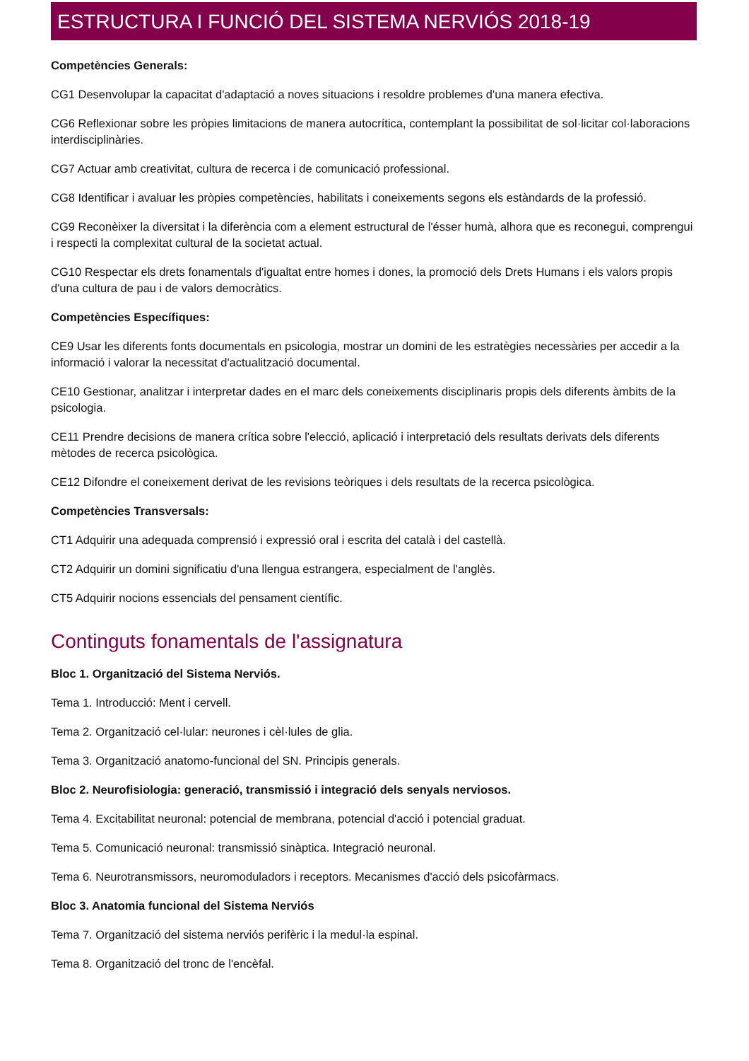ESTRUCTURA I FUNCIÓ DEL SISTEMA NERVIÓS 2018-19
Competències Generals:
CG1 Desenvolupar la capacitat d'adaptació a noves situacions i resoldre problemes d'una manera efectiva.
CG6 Reflexionar sobre les pròpies limitacions de manera autocrítica, contemplant la possibilitat de sol·licitar col·laboracions interdisciplinàries.
CG7 Actuar amb creativitat, cultura de recerca i de comunicació professional.
CG8 Identificar i avaluar les pròpies competències, habilitats i coneixements segons els estàndards de la professió.
CG9 Reconèixer la diversitat i la diferència com a element estructural de l'ésser humà, alhora que es reconegui, comprengui i respecti la complexitat cultural de la societat actual.
CG10 Respectar els drets fonamentals d'igualtat entre homes i dones, la promoció dels Drets Humans i els valors propis d'una cultura de pau i de valors democràtics.
Competències Específiques:
CE9 Usar les diferents fonts documentals en psicologia, mostrar un domini de les estratègies necessàries per accedir a la informació i valorar la necessitat d'actualització documental.
CE10 Gestionar, analitzar i interpretar dades en el marc dels coneixements disciplinaris propis dels diferents àmbits de la psicologia.
CE11 Prendre decisions de manera crítica sobre l'elecció, aplicació i interpretació dels resultats derivats dels diferents mètodes de recerca psicològica.
CE12 Difondre el coneixement derivat de les revisions teòriques i dels resultats de la recerca psicològica.
Competències Transversals:
CT1 Adquirir una adequada comprensió i expressió oral i escrita del català i del castellà.
CT2 Adquirir un domini significatiu d'una llengua estrangera, especialment de l'anglès.
CT5 Adquirir nocions essencials del pensament científic.
Continguts fonamentals de l'assignatura
Bloc 1. Organització del Sistema Nerviós.
Tema 1. Introducció: Ment i cervell.
Tema 2. Organització cel·lular: neurones i cèl·lules de glia.
Tema 3. Organització anatomo-funcional del SN. Principis generals.
Bloc 2. Neurofisiologia: generació, transmissió i integració dels senyals nerviosos.
Tema 4. Excitabilitat neuronal: potencial de membrana, potencial d'acció i potencial graduat.
Tema 5. Comunicació neuronal: transmissió sinàptica. Integració neuronal.
Tema 6. Neurotransmissors, neuromoduladors i receptors. Mecanismes d'acció dels psicofàrmacs.
Bloc 3. Anatomia funcional del Sistema Nerviós
Tema 7. Organització del sistema nerviós perifèric i la medul·la espinal.
Tema 8. Organització del tronc de l'encèfal.